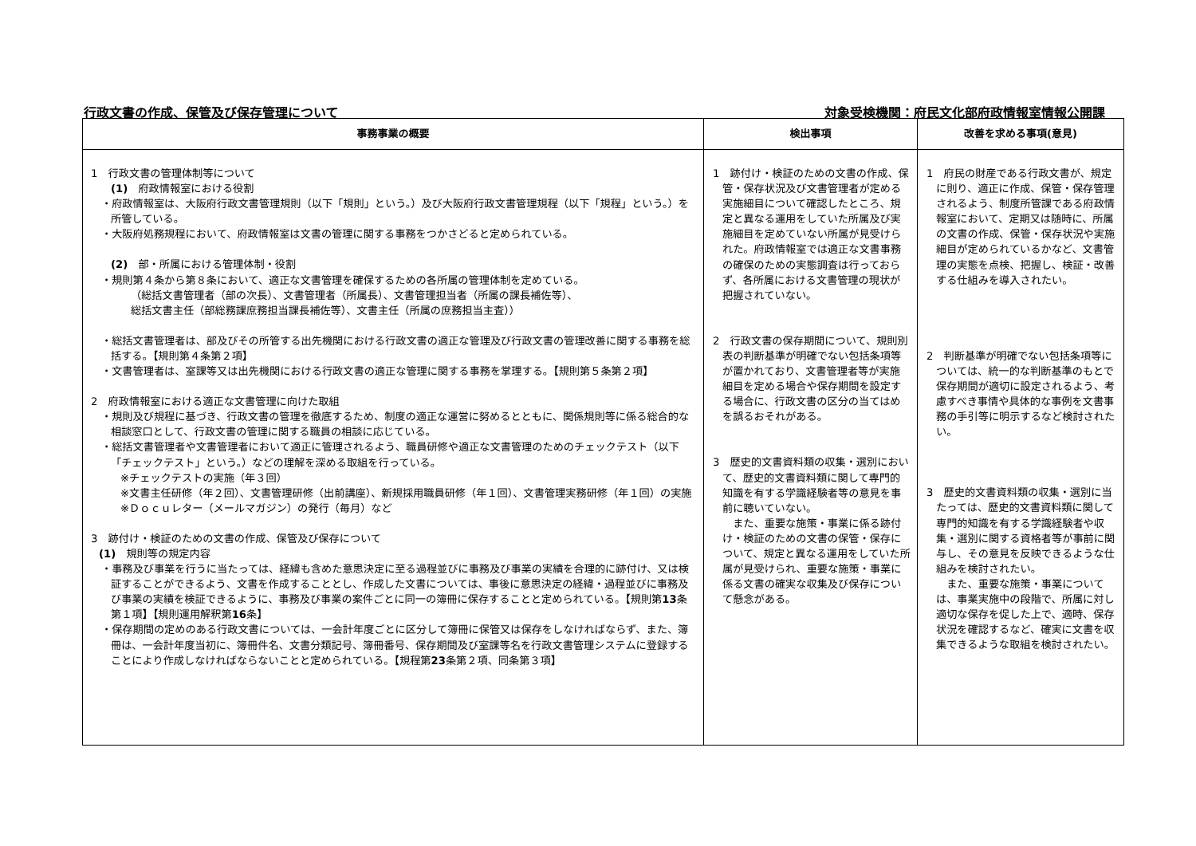行政文書の作成、保管及び保存管理について 対象受検機関：府民文化部府政情報室情報公開課
| 事務事業の概要 | 検出事項 | 改善を求める事項(意見) |
| --- | --- | --- |
| 1 行政文書の管理体制等について (1) 府政情報室における役割 ・府政情報室は、大阪府行政文書管理規則（以下「規則」という。）及び大阪府行政文書管理規程（以下「規程」という。）を所管している。 ・大阪府処務規程において、府政情報室は文書の管理に関する事務をつかさどると定められている。 (2) 部・所属における管理体制・役割 ・規則第４条から第８条において、適正な文書管理を確保するための各所属の管理体制を定めている。 （総括文書管理者（部の次長）、文書管理者（所属長）、文書管理担当者（所属の課長補佐等）、 総括文書主任（部総務課庶務担当課長補佐等）、文書主任（所属の庶務担当主査）） ・総括文書管理者は、部及びその所管する出先機関における行政文書の適正な管理及び行政文書の管理改善に関する事務を総括する。【規則第４条第２項】 ・文書管理者は、室課等又は出先機関における行政文書の適正な管理に関する事務を掌理する。【規則第５条第２項】 2 府政情報室における適正な文書管理に向けた取組 ・規則及び規程に基づき、行政文書の管理を徹底するため、制度の適正な運営に努めるとともに、関係規則等に係る総合的な相談窓口として、行政文書の管理に関する職員の相談に応じている。 ・総括文書管理者や文書管理者において適正に管理されるよう、職員研修や適正な文書管理のためのチェックテスト（以下「チェックテスト」という。）などの理解を深める取組を行っている。 ※チェックテストの実施（年３回） ※文書主任研修（年２回）、文書管理研修（出前講座）、新規採用職員研修（年１回）、文書管理実務研修（年１回）の実施 ※Ｄｏｃｕレター（メールマガジン）の発行（毎月）など 3 跡付け・検証のための文書の作成、保管及び保存について (1) 規則等の規定内容 ・事務及び事業を行うに当たっては、経緯も含めた意思決定に至る過程並びに事務及び事業の実績を合理的に跡付け、又は検証することができるよう、文書を作成することとし、作成した文書については、事後に意思決定の経緯・過程並びに事務及び事業の実績を検証できるように、事務及び事業の案件ごとに同一の簿冊に保存することと定められている。【規則第 13 条第１項】【規則運用解釈第 16 条】 ・保存期間の定めのある行政文書については、一会計年度ごとに区分して簿冊に保管又は保存をしなければならず、また、簿冊は、一会計年度当初に、簿冊件名、文書分類記号、簿冊番号、保存期間及び室課等名を行政文書管理システムに登録することにより作成しなければならないことと定められている。【規程第 23 条第２項、同条第３項】 | 1 跡付け・検証のための文書の作成、保管・保存状況及び文書管理者が定める実施細目について確認したところ、規定と異なる運用をしていた所属及び実施細目を定めていない所属が見受けられた。府政情報室では適正な文書事務の確保のための実態調査は行っておらず、各所属における文書管理の現状が把握されていない。 2 行政文書の保存期間について、規則別表の判断基準が明確でない包括条項等が置かれており、文書管理者等が実施細目を定める場合や保存期間を設定する場合に、行政文書の区分の当てはめを誤るおそれがある。 3 歴史的文書資料類の収集・選別において、歴史的文書資料類に関して専門的知識を有する学識経験者等の意見を事前に聴いていない。 また、重要な施策・事業に係る跡付け・検証のための文書の保管・保存について、規定と異なる運用をしていた所属が見受けられ、重要な施策・事業に係る文書の確実な収集及び保存について懸念がある。 | 1 府民の財産である行政文書が、規定に則り、適正に作成、保管・保存管理されるよう、制度所管課である府政情報室において、定期又は随時に、所属の文書の作成、保管・保存状況や実施細目が定められているかなど、文書管理の実態を点検、把握し、検証・改善する仕組みを導入されたい。 2 判断基準が明確でない包括条項等については、統一的な判断基準のもとで保存期間が適切に設定されるよう、考慮すべき事情や具体的な事例を文書事務の手引等に明示するなど検討されたい。 3 歴史的文書資料類の収集・選別に当たっては、歴史的文書資料類に関して専門的知識を有する学識経験者や収集・選別に関する資格者等が事前に関与し、その意見を反映できるような仕組みを検討されたい。 また、重要な施策・事業については、事業実施中の段階で、所属に対し適切な保存を促した上で、適時、保存状況を確認するなど、確実に文書を収集できるような取組を検討されたい。 |